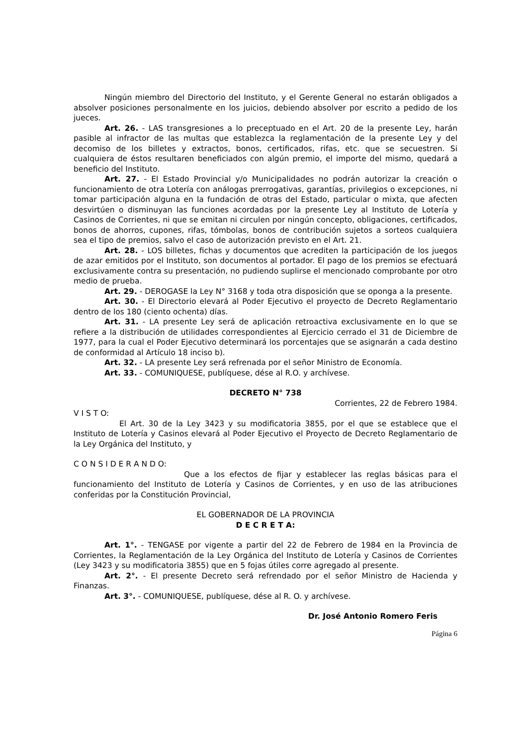Ningún miembro del Directorio del Instituto, y el Gerente General no estarán obligados a absolver posiciones personalmente en los juicios, debiendo absolver por escrito a pedido de los jueces.
Art. 26. - LAS transgresiones a lo preceptuado en el Art. 20 de la presente Ley, harán pasible al infractor de las multas que establezca la reglamentación de la presente Ley y del decomiso de los billetes y extractos, bonos, certificados, rifas, etc. que se secuestren. Si cualquiera de éstos resultaren beneficiados con algún premio, el importe del mismo, quedará a beneficio del Instituto.
Art. 27. - El Estado Provincial y/o Municipalidades no podrán autorizar la creación o funcionamiento de otra Lotería con análogas prerrogativas, garantías, privilegios o excepciones, ni tomar participación alguna en la fundación de otras del Estado, particular o mixta, que afecten desvirtúen o disminuyan las funciones acordadas por la presente Ley al Instituto de Lotería y Casinos de Corrientes, ni que se emitan ni circulen por ningún concepto, obligaciones, certificados, bonos de ahorros, cupones, rifas, tómbolas, bonos de contribución sujetos a sorteos cualquiera sea el tipo de premios, salvo el caso de autorización previsto en el Art. 21.
Art. 28. - LOS billetes, fichas y documentos que acrediten la participación de los juegos de azar emitidos por el Instituto, son documentos al portador. El pago de los premios se efectuará exclusivamente contra su presentación, no pudiendo suplirse el mencionado comprobante por otro medio de prueba.
Art. 29. - DEROGASE la Ley N° 3168 y toda otra disposición que se oponga a la presente.
Art. 30. - El Directorio elevará al Poder Ejecutivo el proyecto de Decreto Reglamentario dentro de los 180 (ciento ochenta) días.
Art. 31. - LA presente Ley será de aplicación retroactiva exclusivamente en lo que se refiere a la distribución de utilidades correspondientes al Ejercicio cerrado el 31 de Diciembre de 1977, para la cual el Poder Ejecutivo determinará los porcentajes que se asignarán a cada destino de conformidad al Artículo 18 inciso b).
Art. 32. - LA presente Ley será refrenada por el señor Ministro de Economía.
Art. 33. - COMUNIQUESE, publíquese, dése al R.O. y archívese.
DECRETO N° 738
Corrientes, 22 de Febrero 1984.
V I S T O:
El Art. 30 de la Ley 3423 y su modificatoria 3855, por el que se establece que el Instituto de Lotería y Casinos elevará al Poder Ejecutivo el Proyecto de Decreto Reglamentario de la Ley Orgánica del Instituto, y
C O N S I D E R A N D O:
Que a los efectos de fijar y establecer las reglas básicas para el funcionamiento del Instituto de Lotería y Casinos de Corrientes, y en uso de las atribuciones conferidas por la Constitución Provincial,
EL GOBERNADOR DE LA PROVINCIA
D E C R E T A:
Art. 1°. - TENGASE por vigente a partir del 22 de Febrero de 1984 en la Provincia de Corrientes, la Reglamentación de la Ley Orgánica del Instituto de Lotería y Casinos de Corrientes (Ley 3423 y su modificatoria 3855) que en 5 fojas útiles corre agregado al presente.
Art. 2°. - El presente Decreto será refrendado por el señor Ministro de Hacienda y Finanzas.
Art. 3°. - COMUNIQUESE, publíquese, dése al R. O. y archívese.
Dr. José Antonio Romero Feris
Página 6